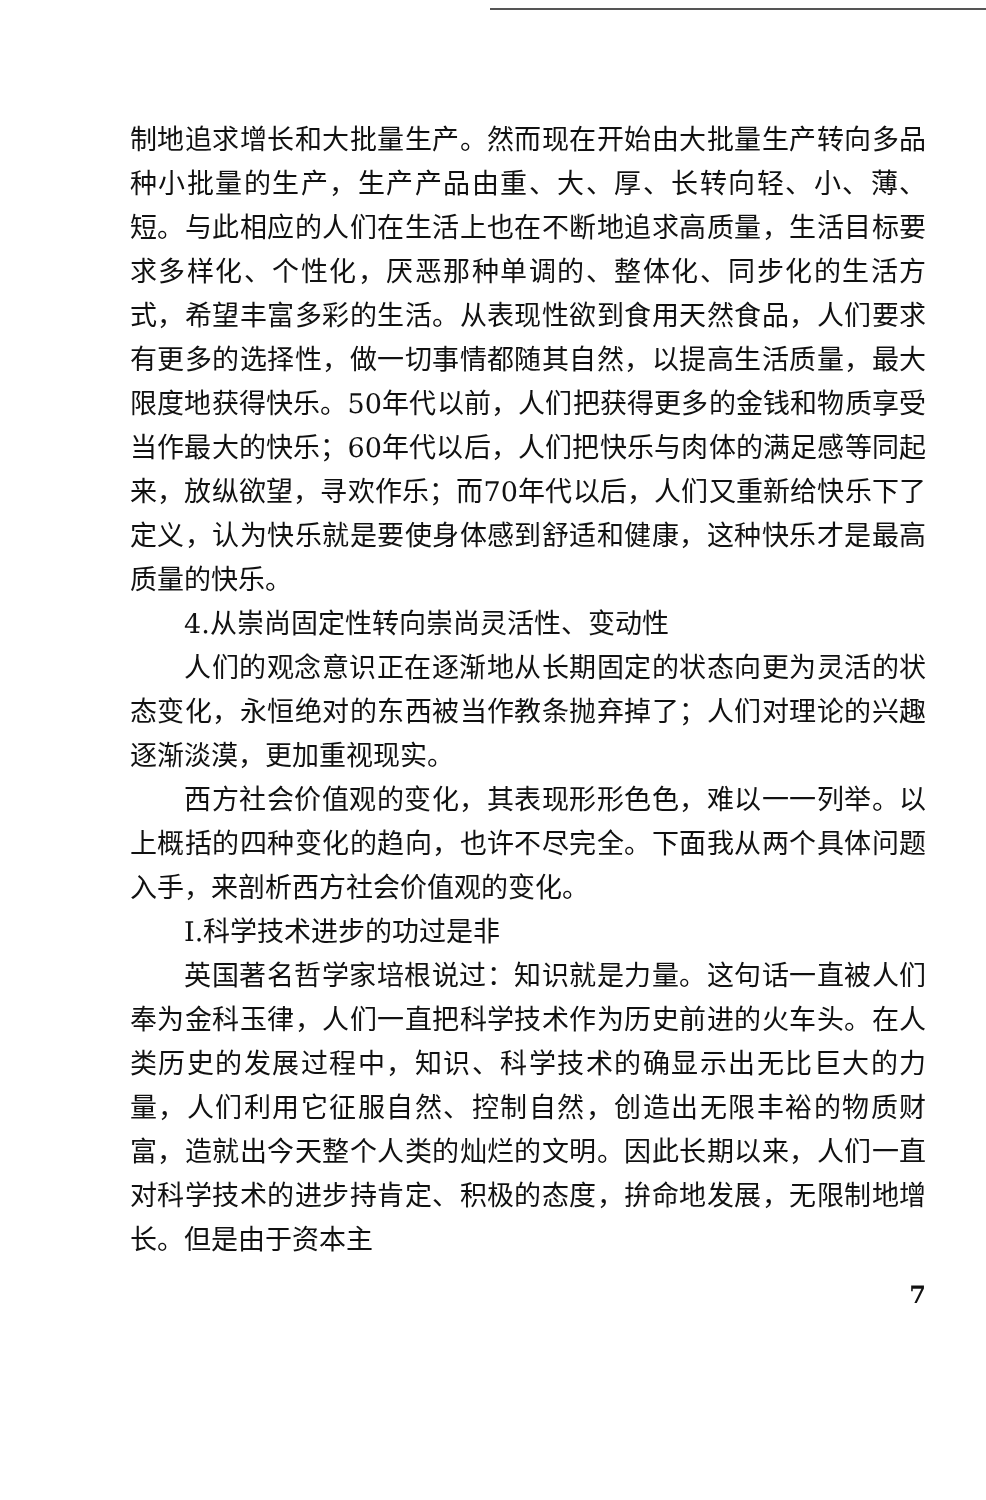制地追求增长和大批量生产。然而现在开始由大批量生产转向多品种小批量的生产，生产产品由重、大、厚、长转向轻、小、薄、短。与此相应的人们在生活上也在不断地追求高质量，生活目标要求多样化、个性化，厌恶那种单调的、整体化、同步化的生活方式，希望丰富多彩的生活。从表现性欲到食用天然食品，人们要求有更多的选择性，做一切事情都随其自然，以提高生活质量，最大限度地获得快乐。50年代以前，人们把获得更多的金钱和物质享受当作最大的快乐；60年代以后，人们把快乐与肉体的满足感等同起来，放纵欲望，寻欢作乐；而70年代以后，人们又重新给快乐下了定义，认为快乐就是要使身体感到舒适和健康，这种快乐才是最高质量的快乐。
4.从崇尚固定性转向崇尚灵活性、变动性
人们的观念意识正在逐渐地从长期固定的状态向更为灵活的状态变化，永恒绝对的东西被当作教条抛弃掉了；人们对理论的兴趣逐渐淡漠，更加重视现实。
西方社会价值观的变化，其表现形形色色，难以一一列举。以上概括的四种变化的趋向，也许不尽完全。下面我从两个具体问题入手，来剖析西方社会价值观的变化。
I.科学技术进步的功过是非
英国著名哲学家培根说过：知识就是力量。这句话一直被人们奉为金科玉律，人们一直把科学技术作为历史前进的火车头。在人类历史的发展过程中，知识、科学技术的确显示出无比巨大的力量，人们利用它征服自然、控制自然，创造出无限丰裕的物质财富，造就出今天整个人类的灿烂的文明。因此长期以来，人们一直对科学技术的进步持肯定、积极的态度，拚命地发展，无限制地增长。但是由于资本主
7